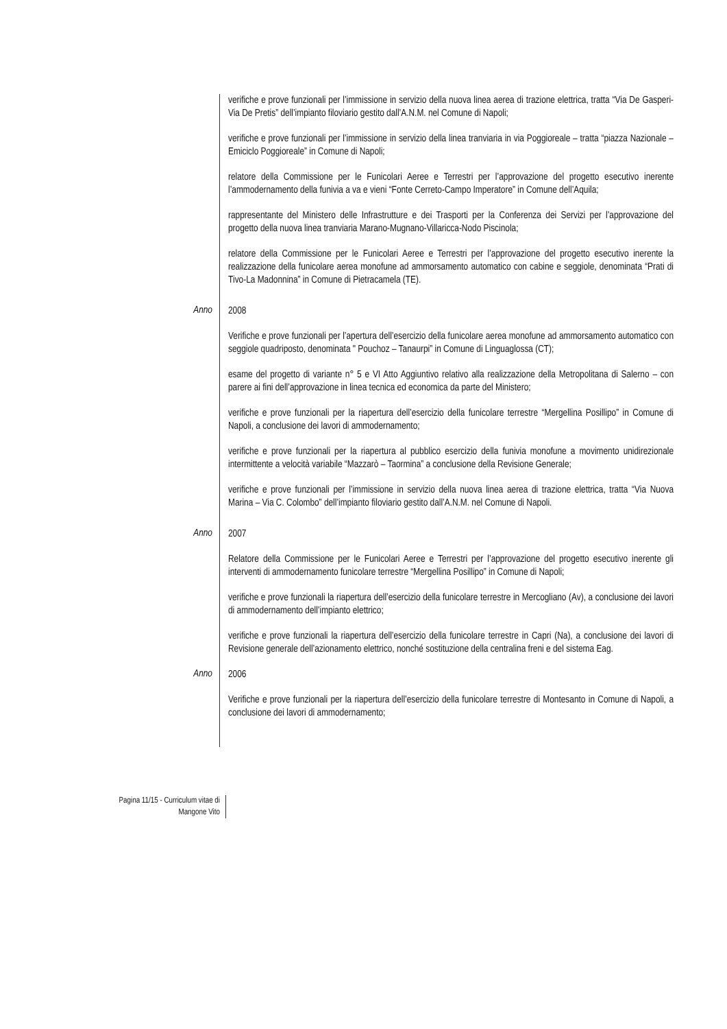verifiche e prove funzionali per l’immissione in servizio della nuova linea aerea di trazione elettrica, tratta “Via De Gasperi-Via De Pretis” dell’impianto filoviario gestito dall’A.N.M. nel Comune di Napoli;
verifiche e prove funzionali per l’immissione in servizio della linea tranviaria in via Poggioreale – tratta “piazza Nazionale – Emiciclo Poggioreale” in Comune di Napoli;
relatore della Commissione per le Funicolari Aeree e Terrestri per l’approvazione del progetto esecutivo inerente l’ammodernamento della funivia a va e vieni “Fonte Cerreto-Campo Imperatore” in Comune dell’Aquila;
rappresentante del Ministero delle Infrastrutture e dei Trasporti per la Conferenza dei Servizi per l’approvazione del progetto della nuova linea tranviaria Marano-Mugnano-Villaricca-Nodo Piscinola;
relatore della Commissione per le Funicolari Aeree e Terrestri per l’approvazione del progetto esecutivo inerente la realizzazione della funicolare aerea monofune ad ammorsamento automatico con cabine e seggiole, denominata “Prati di Tivo-La Madonnina” in Comune di Pietracamela (TE).
Anno
2008
Verifiche e prove funzionali per l’apertura dell’esercizio della funicolare aerea monofune ad ammorsamento automatico con seggiole quadriposto, denominata " Pouchoz – Tanaurpi” in Comune di Linguaglossa (CT);
esame del progetto di variante n° 5 e VI Atto Aggiuntivo relativo alla realizzazione della Metropolitana di Salerno – con parere ai fini dell’approvazione in linea tecnica ed economica da parte del Ministero;
verifiche e prove funzionali per la riapertura dell’esercizio della funicolare terrestre “Mergellina Posillipo” in Comune di Napoli, a conclusione dei lavori di ammodernamento;
verifiche e prove funzionali per la riapertura al pubblico esercizio della funivia monofune a movimento unidirezionale intermittente a velocità variabile “Mazzarò – Taormina” a conclusione della Revisione Generale;
verifiche e prove funzionali per l’immissione in servizio della nuova linea aerea di trazione elettrica, tratta “Via Nuova Marina – Via C. Colombo” dell’impianto filoviario gestito dall’A.N.M. nel Comune di Napoli.
Anno
2007
Relatore della Commissione per le Funicolari Aeree e Terrestri per l’approvazione del progetto esecutivo inerente gli interventi di ammodernamento funicolare terrestre “Mergellina Posillipo” in Comune di Napoli;
verifiche e prove funzionali la riapertura dell’esercizio della funicolare terrestre in Mercogliano (Av), a conclusione dei lavori di ammodernamento dell’impianto elettrico;
verifiche e prove funzionali la riapertura dell’esercizio della funicolare terrestre in Capri (Na), a conclusione dei lavori di Revisione generale dell’azionamento elettrico, nonché sostituzione della centralina freni e del sistema Eag.
Anno
2006
Verifiche e prove funzionali per la riapertura dell’esercizio della funicolare terrestre di Montesanto in Comune di Napoli, a conclusione dei lavori di ammodernamento;
Pagina 11/15 - Curriculum vitae di
Mangone Vito